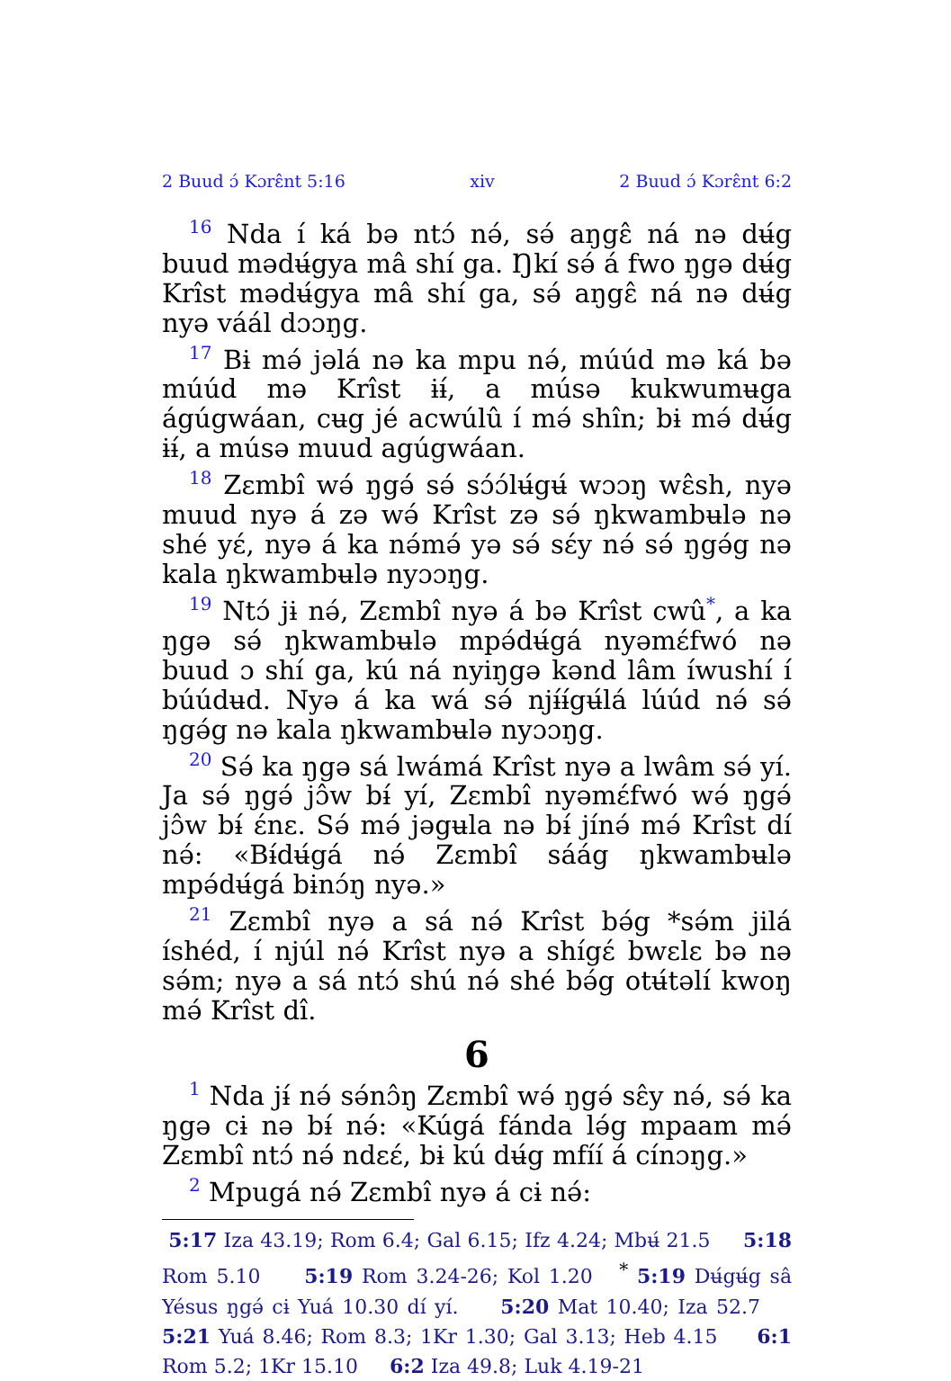2 Buud ɔ́ Kɔrɛ̂nt 5:16 xiv 2 Buud ɔ́ Kɔrɛ̂nt 6:2
<sup>16</sup> Nda í ká bə ntɔ́ nə́, sə́ aŋgɛ̂ ná nə dʉ́g buud mədʉ́gya mâ shí ga. Ŋkí sə́ á fwo ŋgə dʉ́g Krîst mədʉ́gya mâ shí ga, sə́ aŋgɛ̂ ná nə dʉ́g nyə váál dɔɔŋg.
<sup>17</sup> Bɨ mə́ jəlá nə ka mpu nə́, múúd mə ká bə múúd mə Krîst ɨɨ́, a músə kukwumʉga ágúgwáan, cʉg jé acwúlû í mə́ shîn; bɨ mə́ dʉ́g ɨɨ́, a músə muud agúgwáan.
<sup>18</sup> Zɛmbî wə́ ŋgə́ sə́ sɔ́ɔ́lʉ́gʉ́ wɔɔŋ wɛ̂sh, nyə muud nyə á zə wə́ Krîst zə sə́ ŋkwambʉlə nə shé yɛ́, nyə á ka nə́mə́ yə sə́ sɛ́y nə́ sə́ ŋgə́g nə kala ŋkwambʉlə nyɔɔŋg.
<sup>19</sup> Ntɔ́ jɨ nə́, Zɛmbî nyə á bə Krîst cwû<sup>*</sup>, a ka ŋgə sə́ ŋkwambʉlə mpə́dʉ́gá nyəmɛ́fwó nə buud ɔ shí ga, kú ná nyiŋgə kənd lâm íwushí í búúdʉd. Nyə á ka wá sə́ njɨ́ɨ́gʉ́lá lúúd nə́ sə́ ŋgə́g nə kala ŋkwambʉlə nyɔɔŋg.
<sup>20</sup> Sə́ ka ŋgə sá lwámá Krîst nyə a lwâm sə́ yí. Ja sə́ ŋgə́ jɔ̂w bɨ́ yí, Zɛmbî nyəmɛ́fwó wə́ ŋgə́ jɔ̂w bɨ́ ɛ́nɛ. Sə́ mə́ jəgʉla nə bɨ́ jínə́ mə́ Krîst dí nə́: «Bɨ́dʉ́gá nə́ Zɛmbî sáág ŋkwambʉlə mpə́dʉ́gá bɨnɔ́ŋ nyə.»
<sup>21</sup> Zɛmbî nyə a sá nə́ Krîst bə́g *sə́m jilá íshéd, í njúl nə́ Krîst nyə a shígɛ́ bwɛlɛ bə nə sə́m; nyə a sá ntɔ́ shú nə́ shé bə́g otʉ́təlí kwoŋ mə́ Krîst dî.
6
<sup>1</sup> Nda jɨ́ nə́ sə́nɔ̂ŋ Zɛmbî wə́ ŋgə́ sɛ̂y nə́, sə́ ka ŋgə cɨ nə bɨ́ nə́: «Kúgá fánda lə́g mpaam mə́ Zɛmbî ntɔ́ nə́ ndɛɛ́, bɨ kú dʉ́g mfíí á cínɔŋg.»
<sup>2</sup> Mpugá nə́ Zɛmbî nyə á cɨ nə́:
5:17 Iza 43.19; Rom 6.4; Gal 6.15; Ifz 4.24; Mbʉ́ 21.5 5:18 Rom 5.10 5:19 Rom 3.24-26; Kol 1.20 <sup>*</sup> 5:19 Dʉ́gʉ́g sâ Yésus ŋgə́ cɨ Yuá 10.30 dí yí. 5:20 Mat 10.40; Iza 52.7 5:21 Yuá 8.46; Rom 8.3; 1Kr 1.30; Gal 3.13; Heb 4.15 6:1 Rom 5.2; 1Kr 15.10 6:2 Iza 49.8; Luk 4.19-21